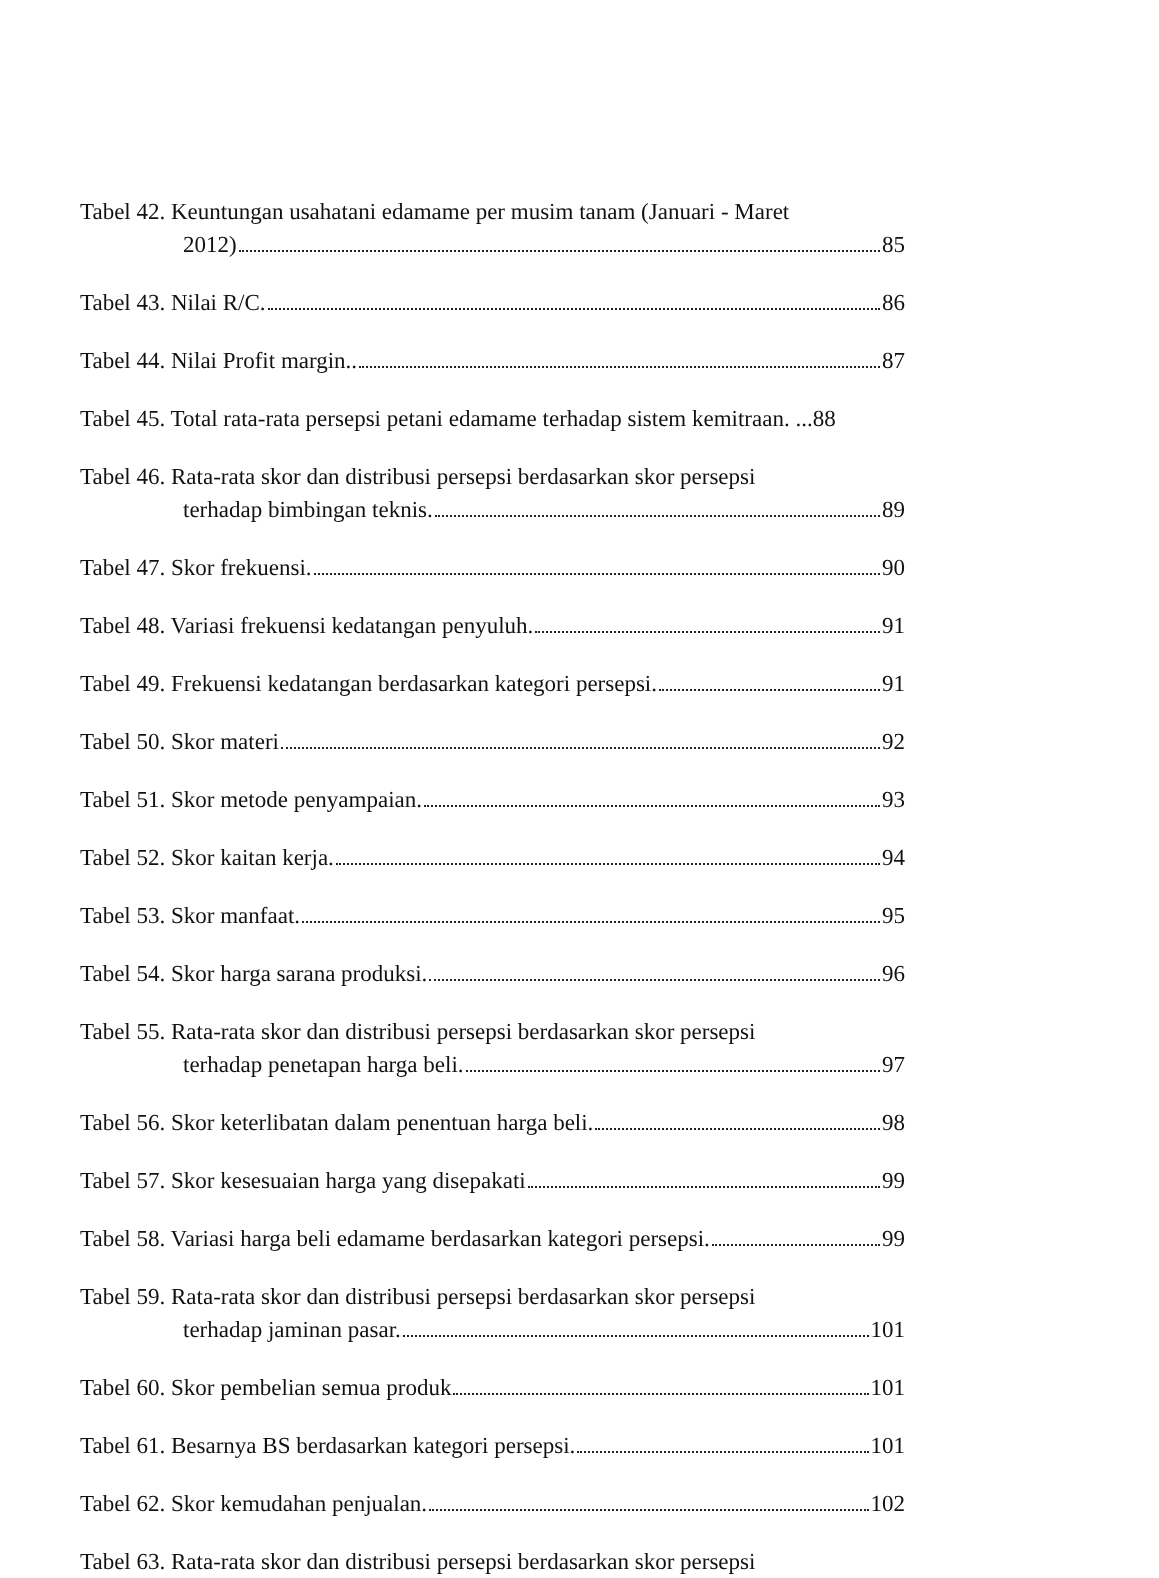Tabel 42. Keuntungan usahatani edamame per musim tanam (Januari - Maret
2012) 85
Tabel 43. Nilai R/C. 86
Tabel 44. Nilai Profit margin.. 87
Tabel 45. Total rata-rata persepsi petani edamame terhadap sistem kemitraan. ... 88
Tabel 46. Rata-rata skor dan distribusi persepsi berdasarkan skor persepsi
terhadap bimbingan teknis. 89
Tabel 47. Skor frekuensi. 90
Tabel 48. Variasi frekuensi kedatangan penyuluh. 91
Tabel 49. Frekuensi kedatangan berdasarkan kategori persepsi. 91
Tabel 50. Skor materi 92
Tabel 51. Skor metode penyampaian. 93
Tabel 52. Skor kaitan kerja. 94
Tabel 53. Skor manfaat. 95
Tabel 54. Skor harga sarana produksi. 96
Tabel 55. Rata-rata skor dan distribusi persepsi berdasarkan skor persepsi
terhadap penetapan harga beli. 97
Tabel 56. Skor keterlibatan dalam penentuan harga beli. 98
Tabel 57. Skor kesesuaian harga yang disepakati 99
Tabel 58. Variasi harga beli edamame berdasarkan kategori persepsi. 99
Tabel 59. Rata-rata skor dan distribusi persepsi berdasarkan skor persepsi
terhadap jaminan pasar. 101
Tabel 60. Skor pembelian semua produk 101
Tabel 61. Besarnya BS berdasarkan kategori persepsi. 101
Tabel 62. Skor kemudahan penjualan. 102
Tabel 63. Rata-rata skor dan distribusi persepsi berdasarkan skor persepsi